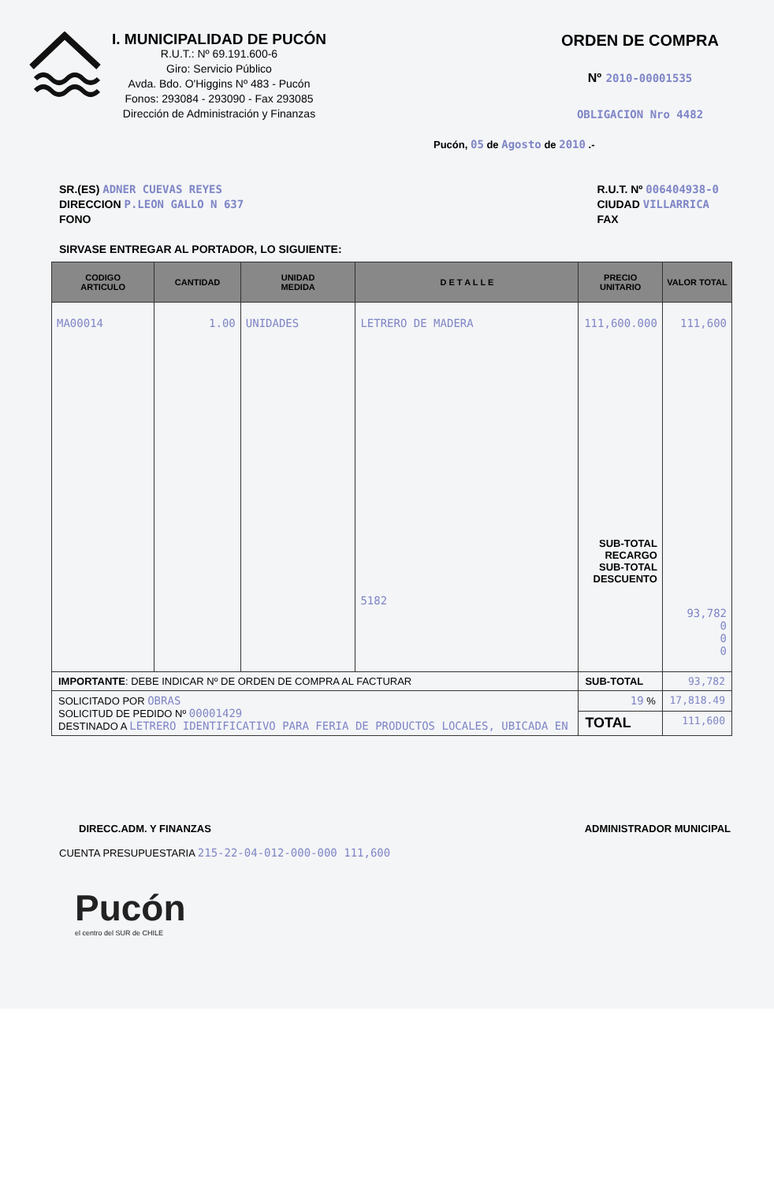I. MUNICIPALIDAD DE PUCÓN
R.U.T.: Nº 69.191.600-6
Giro: Servicio Público
Avda. Bdo. O'Higgins Nº 483 - Pucón
Fonos: 293084 - 293090 - Fax 293085
Dirección de Administración y Finanzas
ORDEN DE COMPRA
Nº 2010-00001535
OBLIGACION Nro 4482
Pucón, 05 de Agosto de 2010 .-
SR.(ES) ADNER CUEVAS REYES
DIRECCION P.LEON GALLO N 637
FONO
R.U.T. Nº 006404938-0
CIUDAD VILLARRICA
FAX
SIRVASE ENTREGAR AL PORTADOR, LO SIGUIENTE:
| CODIGO ARTICULO | CANTIDAD | UNIDAD MEDIDA | D E T A L L E | PRECIO UNITARIO | VALOR TOTAL |
| --- | --- | --- | --- | --- | --- |
| MA00014 | 1.00 | UNIDADES | LETRERO DE MADERA 5182 | 111,600.000 SUB-TOTAL RECARGO SUB-TOTAL DESCUENTO | 111,600 93,782 0 0 0 |
| IMPORTANTE : DEBE INDICAR Nº DE ORDEN DE COMPRA AL FACTURAR | | | | SUB-TOTAL | 93,782 |
| SOLICITADO POR OBRAS SOLICITUD DE PEDIDO Nº 00001429 DESTINADO A LETRERO IDENTIFICATIVO PARA FERIA DE PRODUCTOS LOCALES, UBICADA EN | | | | 19 % | 17,818.49 |
| | | | | TOTAL | 111,600 |
DIRECC.ADM. Y FINANZAS ADMINISTRADOR MUNICIPAL
CUENTA PRESUPUESTARIA 215-22-04-012-000-000 111,600
Pucón
el centro del SUR de CHILE